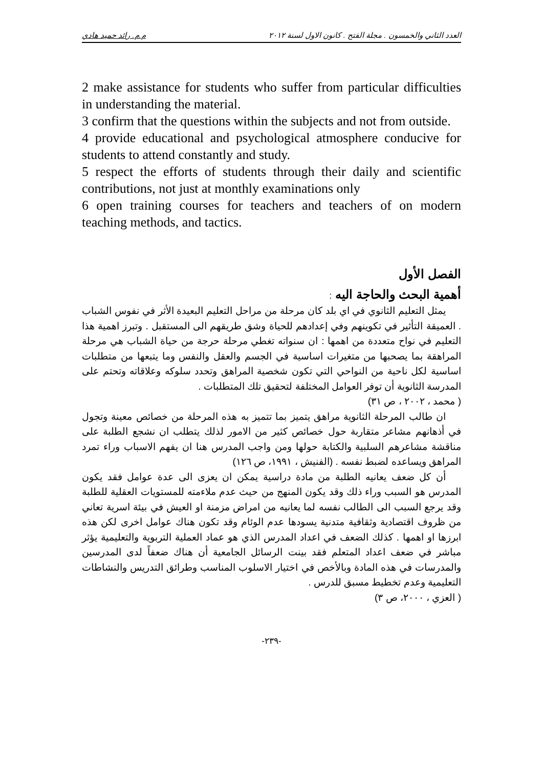العدد الثاني والخمسون . مجلة الفتح . كانون الاول لسنة ٢٠١٢ م.م. رائد حميد هادي
2 make assistance for students who suffer from particular difficulties in understanding the material.
3 confirm that the questions within the subjects and not from outside.
4 provide educational and psychological atmosphere conducive for students to attend constantly and study.
5 respect the efforts of students through their daily and scientific contributions, not just at monthly examinations only
6 open training courses for teachers and teachers of on modern teaching methods, and tactics.
الفصل الأول
أهمية البحث والحاجة اليه :
يمثل التعليم الثانوي في اي بلد كان مرحلة من مراحل التعليم البعيدة الأثر في نفوس الشباب . العميقة التأثير في تكوينهم وفي إعدادهم للحياة وشق طريقهم الى المستقبل . وتبرز اهمية هذا التعليم في نواح متعددة من اهمها : ان سنواته تغطي مرحلة حرجة من حياة الشباب هي مرحلة المراهقة بما يصحبها من متغيرات اساسية في الجسم والعقل والنفس وما يتبعها من متطلبات اساسية لكل ناحية من النواحي التي تكون شخصية المراهق وتحدد سلوكه وعلاقاته وتحتم على المدرسة الثانوية أن توفر العوامل المختلفة لتحقيق تلك المتطلبات .
( محمد ، ٢٠٠٢ ، ص ٣١)
ان طالب المرحلة الثانوية مراهق يتميز بما تتميز به هذه المرحلة من خصائص معينة وتجول في أذهانهم مشاعر متقاربة حول خصائص كثير من الامور لذلك يتطلب ان نشجع الطلبة على مناقشة مشاعرهم السلبية والكتابة حولها ومن واجب المدرس هنا ان يفهم الاسباب وراء تمرد المراهق ويساعده لضبط نفسه . (الفنيش ، ١٩٩١، ص ١٢٦)
أن كل ضعف يعانيه الطلبة من مادة دراسية يمكن ان يعزى الى عدة عوامل فقد يكون المدرس هو السبب وراء ذلك وقد يكون المنهج من حيث عدم ملاءمته للمستويات العقلية للطلبة وقد يرجع السبب الى الطالب نفسه لما يعانيه من امراض مزمنة او العيش في بيئة اسرية تعاني من ظروف اقتصادية وثقافية متدنية يسودها عدم الوئام وقد تكون هناك عوامل اخرى لكن هذه ابرزها او اهمها . كذلك الضعف في اعداد المدرس الذي هو عماد العملية التربوية والتعليمية يؤثر مباشر في ضعف اعداد المتعلم فقد بينت الرسائل الجامعية أن هناك ضعفاً لدى المدرسين والمدرسات في هذه المادة وبالأخص في اختيار الاسلوب المناسب وطرائق التدريس والنشاطات التعليمية وعدم تخطيط مسبق للدرس .
( العزي ، ٢٠٠٠، ص ٣)
-٢٣٩-